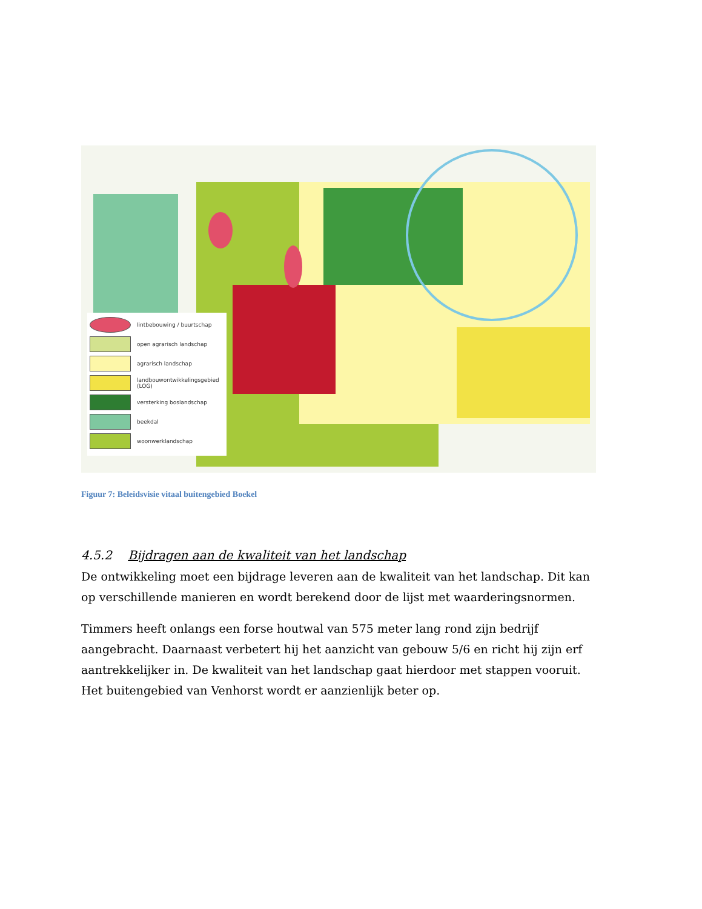lintbebouwing / buurtschap
open agrarisch landschap
agrarisch landschap
landbouwontwikkelingsgebied (LOG)
versterking boslandschap
beekdal
woonwerklandschap
Figuur 7: Beleidsvisie vitaal buitengebied Boekel
4.5.2 Bijdragen aan de kwaliteit van het landschap
De ontwikkeling moet een bijdrage leveren aan de kwaliteit van het landschap. Dit kan op verschillende manieren en wordt berekend door de lijst met waarderingsnormen.
Timmers heeft onlangs een forse houtwal van 575 meter lang rond zijn bedrijf aangebracht. Daarnaast verbetert hij het aanzicht van gebouw 5/6 en richt hij zijn erf aantrekkelijker in. De kwaliteit van het landschap gaat hierdoor met stappen vooruit. Het buitengebied van Venhorst wordt er aanzienlijk beter op.